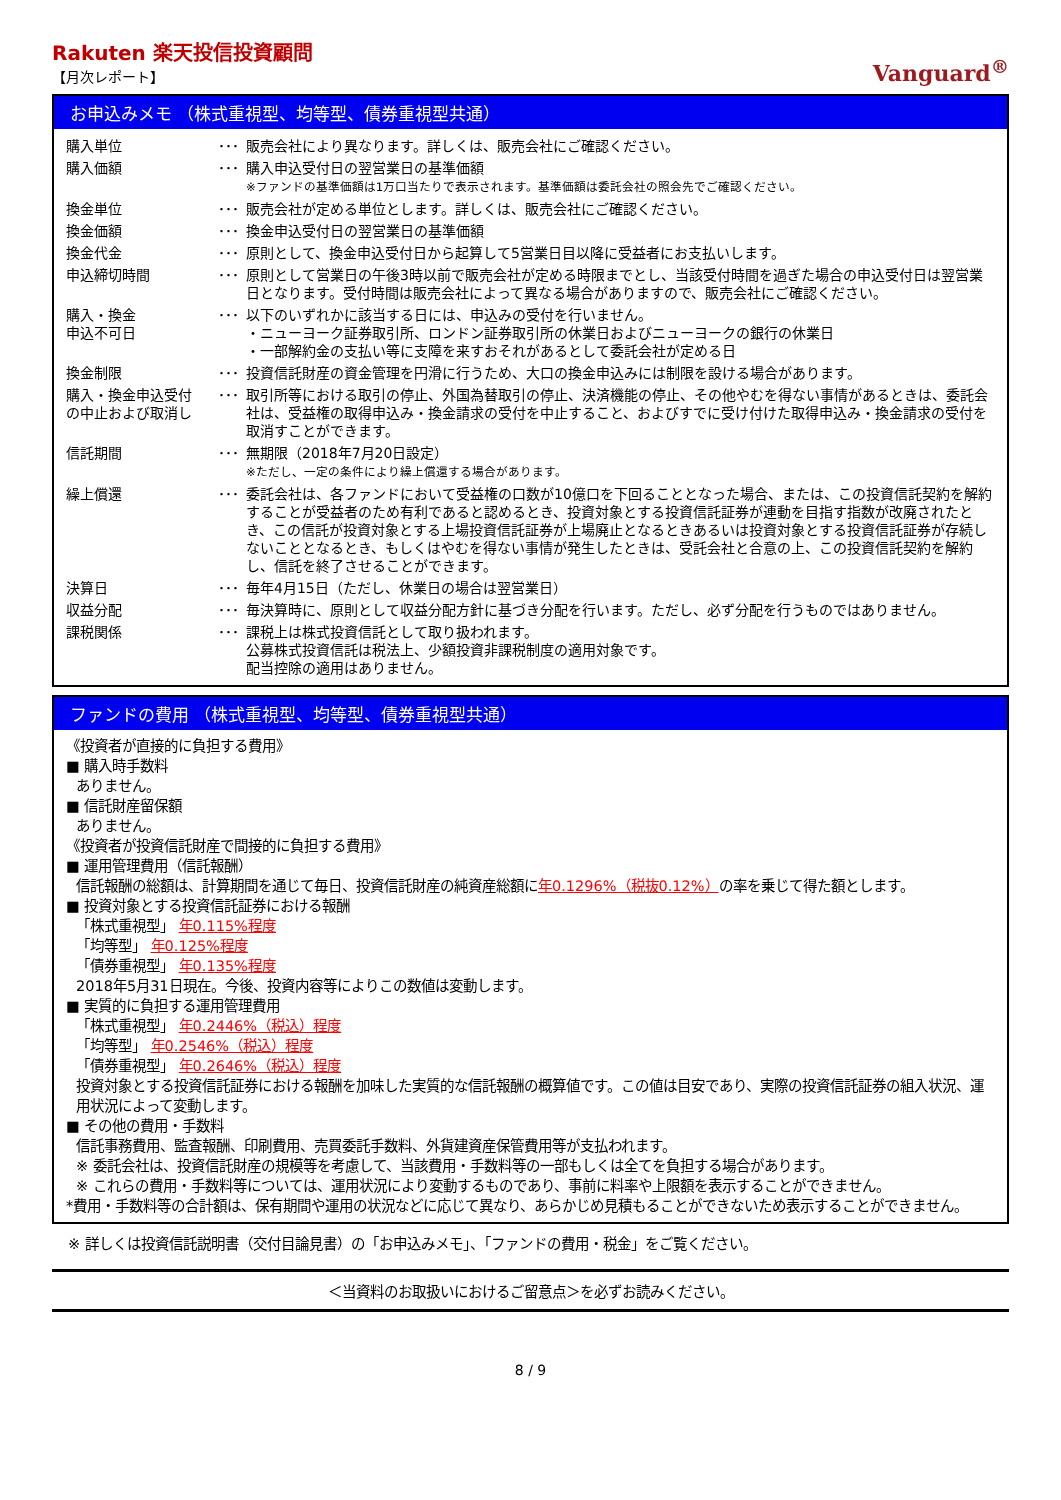Rakuten 楽天投信投資顧問
【月次レポート】
Vanguard<sup>®</sup>
お申込みメモ （株式重視型、均等型、債券重視型共通）
| 購入単位 | ･･･ | 販売会社により異なります。詳しくは、販売会社にご確認ください。 |
| 購入価額 | ･･･ | 購入申込受付日の翌営業日の基準価額 ※ファンドの基準価額は1万口当たりで表示されます。基準価額は委託会社の照会先でご確認ください。 |
| 換金単位 | ･･･ | 販売会社が定める単位とします。詳しくは、販売会社にご確認ください。 |
| 換金価額 | ･･･ | 換金申込受付日の翌営業日の基準価額 |
| 換金代金 | ･･･ | 原則として、換金申込受付日から起算して5営業日目以降に受益者にお支払いします。 |
| 申込締切時間 | ･･･ | 原則として営業日の午後3時以前で販売会社が定める時限までとし、当該受付時間を過ぎた場合の申込受付日は翌営業日となります。受付時間は販売会社によって異なる場合がありますので、販売会社にご確認ください。 |
| 購入・換金 申込不可日 | ･･･ | 以下のいずれかに該当する日には、申込みの受付を行いません。 ・ニューヨーク証券取引所、ロンドン証券取引所の休業日およびニューヨークの銀行の休業日 ・一部解約金の支払い等に支障を来すおそれがあるとして委託会社が定める日 |
| 換金制限 | ･･･ | 投資信託財産の資金管理を円滑に行うため、大口の換金申込みには制限を設ける場合があります。 |
| 購入・換金申込受付 の中止および取消し | ･･･ | 取引所等における取引の停止、外国為替取引の停止、決済機能の停止、その他やむを得ない事情があるときは、委託会社は、受益権の取得申込み・換金請求の受付を中止すること、およびすでに受け付けた取得申込み・換金請求の受付を取消すことができます。 |
| 信託期間 | ･･･ | 無期限（2018年7月20日設定） ※ただし、一定の条件により繰上償還する場合があります。 |
| 繰上償還 | ･･･ | 委託会社は、各ファンドにおいて受益権の口数が10億口を下回ることとなった場合、または、この投資信託契約を解約することが受益者のため有利であると認めるとき、投資対象とする投資信託証券が連動を目指す指数が改廃されたとき、この信託が投資対象とする上場投資信託証券が上場廃止となるときあるいは投資対象とする投資信託証券が存続しないこととなるとき、もしくはやむを得ない事情が発生したときは、受託会社と合意の上、この投資信託契約を解約し、信託を終了させることができます。 |
| 決算日 | ･･･ | 毎年4月15日（ただし、休業日の場合は翌営業日） |
| 収益分配 | ･･･ | 毎決算時に、原則として収益分配方針に基づき分配を行います。ただし、必ず分配を行うものではありません。 |
| 課税関係 | ･･･ | 課税上は株式投資信託として取り扱われます。 公募株式投資信託は税法上、少額投資非課税制度の適用対象です。 配当控除の適用はありません。 |
ファンドの費用 （株式重視型、均等型、債券重視型共通）
《投資者が直接的に負担する費用》
■ 購入時手数料
ありません。
■ 信託財産留保額
ありません。
《投資者が投資信託財産で間接的に負担する費用》
■ 運用管理費用（信託報酬）
信託報酬の総額は、計算期間を通じて毎日、投資信託財産の純資産総額に年0.1296%（税抜0.12%）の率を乗じて得た額とします。
■ 投資対象とする投資信託証券における報酬
「株式重視型」 年0.115%程度
「均等型」 年0.125%程度
「債券重視型」 年0.135%程度
2018年5月31日現在。今後、投資内容等によりこの数値は変動します。
■ 実質的に負担する運用管理費用
「株式重視型」 年0.2446%（税込）程度
「均等型」 年0.2546%（税込）程度
「債券重視型」 年0.2646%（税込）程度
投資対象とする投資信託証券における報酬を加味した実質的な信託報酬の概算値です。この値は目安であり、実際の投資信託証券の組入状況、運用状況によって変動します。
■ その他の費用・手数料
信託事務費用、監査報酬、印刷費用、売買委託手数料、外貨建資産保管費用等が支払われます。
※ 委託会社は、投資信託財産の規模等を考慮して、当該費用・手数料等の一部もしくは全てを負担する場合があります。
※ これらの費用・手数料等については、運用状況により変動するものであり、事前に料率や上限額を表示することができません。
*費用・手数料等の合計額は、保有期間や運用の状況などに応じて異なり、あらかじめ見積もることができないため表示することができません。
※ 詳しくは投資信託説明書（交付目論見書）の「お申込みメモ」、「ファンドの費用・税金」をご覧ください。
＜当資料のお取扱いにおけるご留意点＞を必ずお読みください。
8 / 9